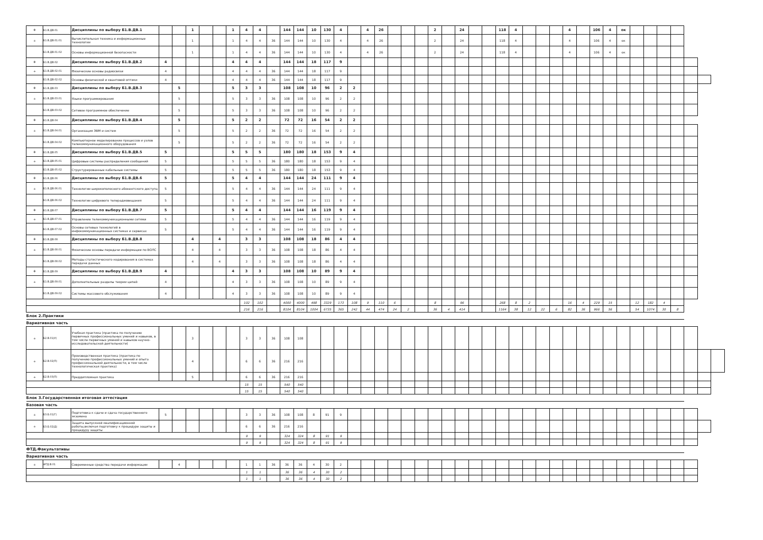| + | Б1.В.ДВ.01 | Дисциплины по выбору Б1.В.ДВ.1 | | | 1 | | | 1 | 4 | 4 | | 144 | 144 | 10 | 130 | 4 | | 4 | 26 | | | | 2 | | 24 | | | 118 | 4 | | | | 4 | | 106 | 4 | ок | | | | | | | |
| + | Б1.В.ДВ.01.01 | Вычислительная техника и информационные технологии | | | 1 | | | 1 | 4 | 4 | 36 | 144 | 144 | 10 | 130 | 4 | | 4 | 26 | | | | 2 | | 24 | | | 118 | 4 | | | | 4 | | 106 | 4 | ок | | | | | | | |
| | Б1.В.ДВ.01.02 | Основы информационной безопасности | | | 1 | | | 1 | 4 | 4 | 36 | 144 | 144 | 10 | 130 | 4 | | 4 | 26 | | | | 2 | | 24 | | | 118 | 4 | | | | 4 | | 106 | 4 | ок | | | | | | | |
| + | Б1.В.ДВ.02 | Дисциплины по выбору Б1.В.ДВ.2 | 4 | | | | | 4 | 4 | 4 | | 144 | 144 | 18 | 117 | 9 | | | | | | | | | | | | | | | | | | | | | | | | | | | | |
| + | Б1.В.ДВ.02.01 | Физические основы радиосвязи | 4 | | | | | 4 | 4 | 4 | 36 | 144 | 144 | 18 | 117 | 9 | | | | | | | | | | | | | | | | | | | | | | | | | | | | |
| | Б1.В.ДВ.02.02 | Основы физической и квантовой оптики | 4 | | | | | 4 | 4 | 4 | 36 | 144 | 144 | 18 | 117 | 9 | | | | | | | | | | | | | | | | | | | | | | | | | | | | |
| + | Б1.В.ДВ.03 | Дисциплины по выбору Б1.В.ДВ.3 | | 5 | | | | 5 | 3 | 3 | | 108 | 108 | 10 | 96 | 2 | 2 | | | | | | | | | | | | | | | | | | | | | | | | | | | |
| + | Б1.В.ДВ.03.01 | Языки программирования | | 5 | | | | 5 | 3 | 3 | 36 | 108 | 108 | 10 | 96 | 2 | 2 | | | | | | | | | | | | | | | | | | | | | | | | | | | |
| | Б1.В.ДВ.03.02 | Сетевое программное обеспечение | | 5 | | | | 5 | 3 | 3 | 36 | 108 | 108 | 10 | 96 | 2 | 2 | | | | | | | | | | | | | | | | | | | | | | | | | | | |
| + | Б1.В.ДВ.04 | Дисциплины по выбору Б1.В.ДВ.4 | | 5 | | | | 5 | 2 | 2 | | 72 | 72 | 16 | 54 | 2 | 2 | | | | | | | | | | | | | | | | | | | | | | | | | | | |
| + | Б1.В.ДВ.04.01 | Организация ЭВМ и систем | | 5 | | | | 5 | 2 | 2 | 36 | 72 | 72 | 16 | 54 | 2 | 2 | | | | | | | | | | | | | | | | | | | | | | | | | | | |
| | Б1.В.ДВ.04.02 | Компьютерное моделирование процессов и узлов телекоммуникационного оборудования | | 5 | | | | 5 | 2 | 2 | 36 | 72 | 72 | 16 | 54 | 2 | 2 | | | | | | | | | | | | | | | | | | | | | | | | | | | |
| + | Б1.В.ДВ.05 | Дисциплины по выбору Б1.В.ДВ.5 | 5 | | | | | 5 | 5 | 5 | | 180 | 180 | 18 | 153 | 9 | 4 | | | | | | | | | | | | | | | | | | | | | | | | | | | |
| + | Б1.В.ДВ.05.01 | Цифровые системы распределения сообщений | 5 | | | | | 5 | 5 | 5 | 36 | 180 | 180 | 18 | 153 | 9 | 4 | | | | | | | | | | | | | | | | | | | | | | | | | | | |
| | Б1.В.ДВ.05.02 | Структурированные кабельные системы | 5 | | | | | 5 | 5 | 5 | 36 | 180 | 180 | 18 | 153 | 9 | 4 | | | | | | | | | | | | | | | | | | | | | | | | | | | |
| + | Б1.В.ДВ.06 | Дисциплины по выбору Б1.В.ДВ.6 | 5 | | | | | 5 | 4 | 4 | | 144 | 144 | 24 | 111 | 9 | 4 | | | | | | | | | | | | | | | | | | | | | | | | | | | |
| + | Б1.В.ДВ.06.01 | Технологии широкополосного абонентского доступа | 5 | | | | | 5 | 4 | 4 | 36 | 144 | 144 | 24 | 111 | 9 | 4 | | | | | | | | | | | | | | | | | | | | | | | | | | | |
| | Б1.В.ДВ.06.02 | Технологии цифрового телерадиовещания | 5 | | | | | 5 | 4 | 4 | 36 | 144 | 144 | 24 | 111 | 9 | 4 | | | | | | | | | | | | | | | | | | | | | | | | | | | |
| + | Б1.В.ДВ.07 | Дисциплины по выбору Б1.В.ДВ.7 | 5 | | | | | 5 | 4 | 4 | | 144 | 144 | 16 | 119 | 9 | 4 | | | | | | | | | | | | | | | | | | | | | | | | | | | |
| + | Б1.В.ДВ.07.01 | Управление телекоммуникационными сетями | 5 | | | | | 5 | 4 | 4 | 36 | 144 | 144 | 16 | 119 | 9 | 4 | | | | | | | | | | | | | | | | | | | | | | | | | | | |
| | Б1.В.ДВ.07.02 | Основы сетевых технологий в инфокоммуникационных системах и сервисах | 5 | | | | | 5 | 4 | 4 | 36 | 144 | 144 | 16 | 119 | 9 | 4 | | | | | | | | | | | | | | | | | | | | | | | | | | | |
| + | Б1.В.ДВ.08 | Дисциплины по выбору Б1.В.ДВ.8 | | | 4 | | 4 | | 3 | 3 | | 108 | 108 | 18 | 86 | 4 | 4 | | | | | | | | | | | | | | | | | | | | | | | | | | | |
| + | Б1.В.ДВ.08.01 | Физические основы передачи информации по ВОЛС | | | 4 | | 4 | | 3 | 3 | 36 | 108 | 108 | 18 | 86 | 4 | 4 | | | | | | | | | | | | | | | | | | | | | | | | | | | |
| | Б1.В.ДВ.08.02 | Методы статистического кодирования в системах передачи данных | | | 4 | | 4 | | 3 | 3 | 36 | 108 | 108 | 18 | 86 | 4 | 4 | | | | | | | | | | | | | | | | | | | | | | | | | | | |
| + | Б1.В.ДВ.09 | Дисциплины по выбору Б1.В.ДВ.9 | 4 | | | | | 4 | 3 | 3 | | 108 | 108 | 10 | 89 | 9 | 4 | | | | | | | | | | | | | | | | | | | | | | | | | | | |
| + | Б1.В.ДВ.09.01 | Дополнительные разделы теории цепей | 4 | | | | | 4 | 3 | 3 | 36 | 108 | 108 | 10 | 89 | 9 | 4 | | | | | | | | | | | | | | | | | | | | | | | | | | | |
| | Б1.В.ДВ.09.02 | Системы массового обслуживания | 4 | | | | | 4 | 3 | 3 | 36 | 108 | 108 | 10 | 89 | 9 | 4 | | | | | | | | | | | | | | | | | | | | | | | | | | | |
| | | | | | | | | | 102 | 102 | | 4000 | 4000 | 498 | 3329 | 173 | 108 | 9 | 110 | 6 | | | 8 | | 96 | | | 268 | 8 | 2 | | | 16 | 4 | 229 | 15 | | 12 | 182 | 4 | | | | |
| | | | | | | | | | 216 | 216 | | 8104 | 8104 | 1004 | 6735 | 365 | 242 | 44 | 474 | 24 | 2 | | 36 | 4 | 414 | | | 1164 | 38 | 12 | 22 | 6 | 82 | 36 | 966 | 56 | | 54 | 1074 | 30 | 8 | | | |
| Блок 2.Практики | | | | | | | | | | | | | | | | | | | | | | | | | | | | | | | | | | | | | | | | | | | | |
| Вариативная часть | | | | | | | | | | | | | | | | | | | | | | | | | | | | | | | | | | | | | | | | | | | | |
| + | Б2.В.01(У) | Учебная практика (практика по получению первичных профессиональных умений и навыков, в том числе первичных умений и навыков научно-исследовательской деятельности) | | | 3 | | | | 3 | 3 | 36 | 108 | 108 | | | | | | | | | | | | | | | | | | | | | | | | | | | | | | | |
| + | Б2.В.02(П) | Производственная практика (практика по получению профессиональных умений и опыта профессиональной деятельности, в том числе технологическая практика) | | | 4 | | | | 6 | 6 | 36 | 216 | 216 | | | | | | | | | | | | | | | | | | | | | | | | | | | | | | | |
| + | Б2.В.03(П) | Преддипломная практика | | | 5 | | | | 6 | 6 | 36 | 216 | 216 | | | | | | | | | | | | | | | | | | | | | | | | | | | | | | | |
| | | | | | | | | | 15 | 15 | | 540 | 540 | | | | | | | | | | | | | | | | | | | | | | | | | | | | | | | |
| | | | | | | | | | 15 | 15 | | 540 | 540 | | | | | | | | | | | | | | | | | | | | | | | | | | | | | | | |
| Блок 3.Государственная итоговая аттестация | | | | | | | | | | | | | | | | | | | | | | | | | | | | | | | | | | | | | | | | | | | | |
| Базовая часть | | | | | | | | | | | | | | | | | | | | | | | | | | | | | | | | | | | | | | | | | | | | |
| + | Б3.Б.01(Г) | Подготовка к сдаче и сдача государственного экзамена | 5 | | | | | | 3 | 3 | 36 | 108 | 108 | 8 | 91 | 9 | | | | | | | | | | | | | | | | | | | | | | | | | | | | |
| + | Б3.Б.02(Д) | Защита выпускной квалификационной работы,включая подготовку к процедуре защиты и процедуру защиты | | | | | | | 6 | 6 | 36 | 216 | 216 | | | | | | | | | | | | | | | | | | | | | | | | | | | | | | | |
| | | | | | | | | | 9 | 9 | | 324 | 324 | 8 | 91 | 9 | | | | | | | | | | | | | | | | | | | | | | | | | | | | |
| | | | | | | | | | 9 | 9 | | 324 | 324 | 8 | 91 | 9 | | | | | | | | | | | | | | | | | | | | | | | | | | | | |
| ФТД.Факультативы | | | | | | | | | | | | | | | | | | | | | | | | | | | | | | | | | | | | | | | | | | | | |
| Вариативная часть | | | | | | | | | | | | | | | | | | | | | | | | | | | | | | | | | | | | | | | | | | | | |
| + | ФТД.В.01 | Современные средства передачи информации | | 4 | | | | | 1 | 1 | 36 | 36 | 36 | 4 | 30 | 2 | | | | | | | | | | | | | | | | | | | | | | | | | | | | |
| | | | | | | | | | 1 | 1 | | 36 | 36 | 4 | 30 | 2 | | | | | | | | | | | | | | | | | | | | | | | | | | | | |
| | | | | | | | | | 1 | 1 | | 36 | 36 | 4 | 30 | 2 | | | | | | | | | | | | | | | | | | | | | | | | | | | | |